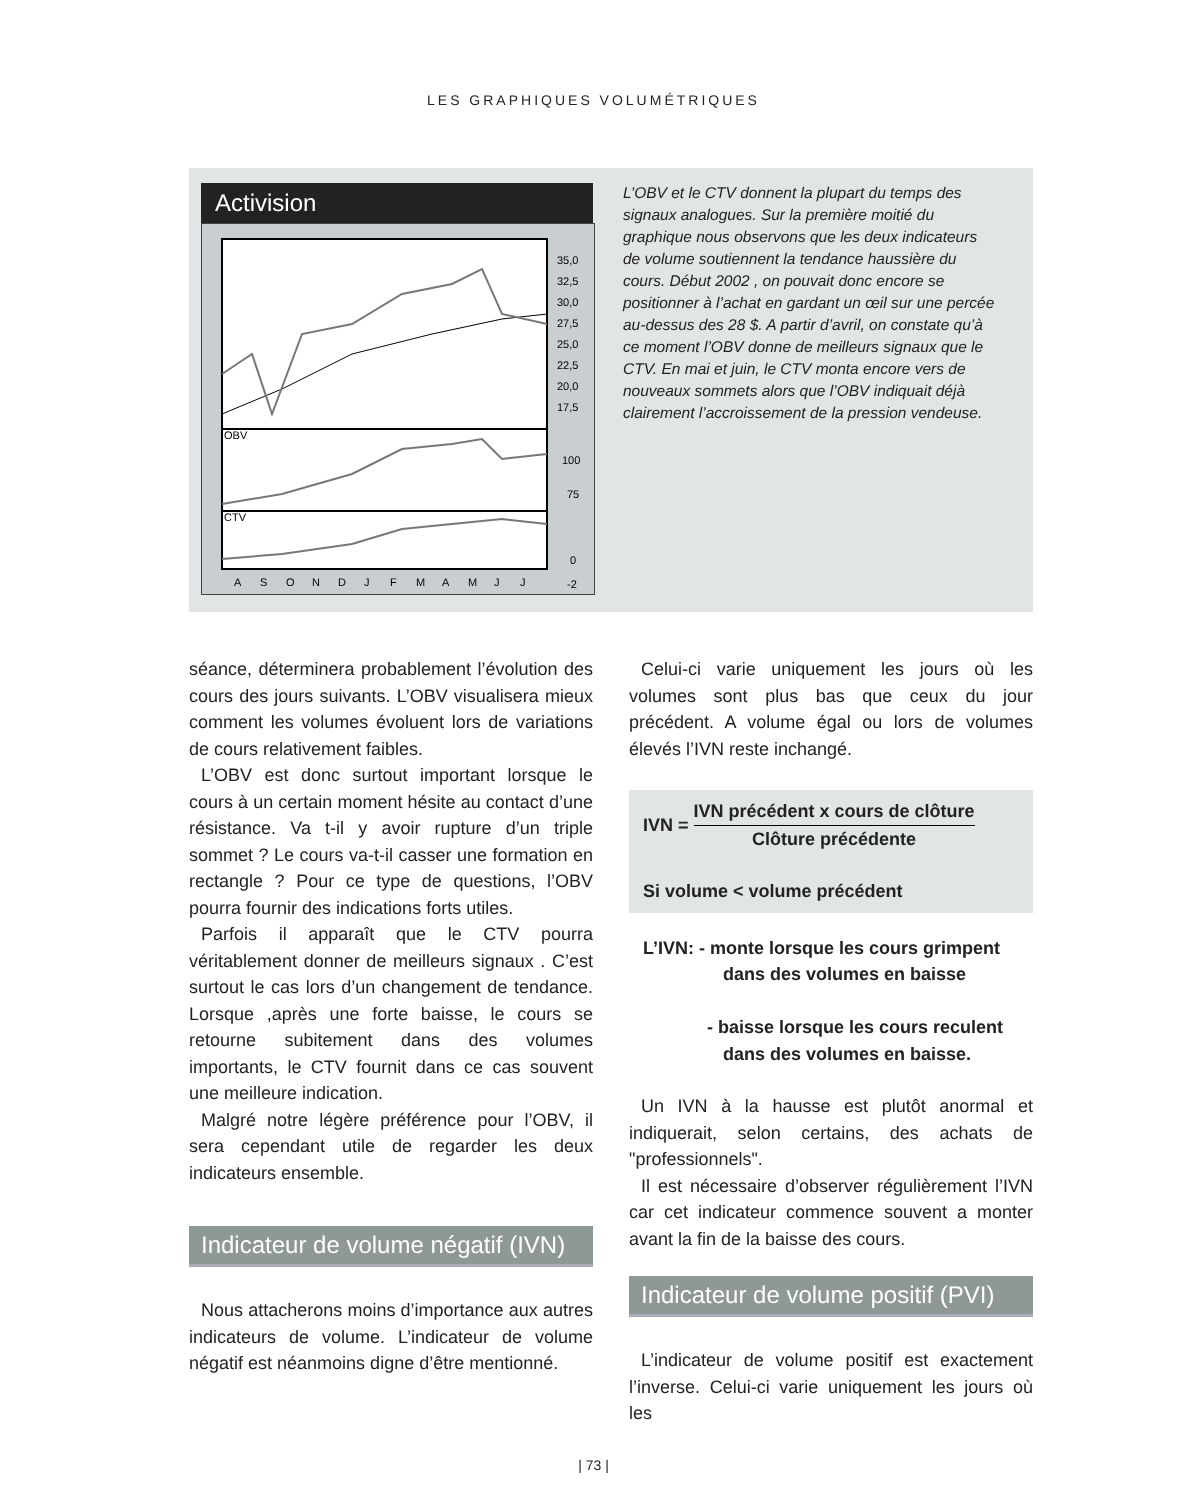LES GRAPHIQUES VOLUMÉTRIQUES
Activision
OBV
CTV
35,0
32,5
30,0
27,5
25,0
22,5
20,0
17,5
100
75
0
-2
A
S
O
N
D
J
F
M
A
M
J
J
L’OBV et le CTV donnent la plupart du temps des signaux analogues. Sur la première moitié du graphique nous observons que les deux indicateurs de volume soutiennent la tendance haussière du cours. Début 2002 , on pouvait donc encore se positionner à l’achat en gardant un œil sur une percée au-dessus des 28 $. A partir d’avril, on constate qu’à ce moment l’OBV donne de meilleurs signaux que le CTV. En mai et juin, le CTV monta encore vers de nouveaux sommets alors que l’OBV indiquait déjà clairement l’accroissement de la pression vendeuse.
séance, déterminera probablement l’évolution des cours des jours suivants. L’OBV visualisera mieux comment les volumes évoluent lors de variations de cours relativement faibles.
L’OBV est donc surtout important lorsque le cours à un certain moment hésite au contact d’une résistance. Va t-il y avoir rupture d’un triple sommet ? Le cours va-t-il casser une formation en rectangle ? Pour ce type de questions, l’OBV pourra fournir des indications forts utiles.
Parfois il apparaît que le CTV pourra véritablement donner de meilleurs signaux . C’est surtout le cas lors d’un changement de tendance. Lorsque ,après une forte baisse, le cours se retourne subitement dans des volumes importants, le CTV fournit dans ce cas souvent une meilleure indication.
Malgré notre légère préférence pour l’OBV, il sera cependant utile de regarder les deux indicateurs ensemble.
Indicateur de volume négatif (IVN)
Nous attacherons moins d’importance aux autres indicateurs de volume. L’indicateur de volume négatif est néanmoins digne d’être mentionné.
Celui-ci varie uniquement les jours où les volumes sont plus bas que ceux du jour précédent. A volume égal ou lors de volumes élevés l’IVN reste inchangé.
IVN = IVN précédent x cours de clôture
Clôture précédente
Si volume < volume précédent
L’IVN: - monte lorsque les cours grimpent
dans des volumes en baisse
- baisse lorsque les cours reculent
dans des volumes en baisse.
Un IVN à la hausse est plutôt anormal et indiquerait, selon certains, des achats de "professionnels".
Il est nécessaire d’observer régulièrement l’IVN car cet indicateur commence souvent a monter avant la fin de la baisse des cours.
Indicateur de volume positif (PVI)
L’indicateur de volume positif est exactement l’inverse. Celui-ci varie uniquement les jours où les
| 73 |